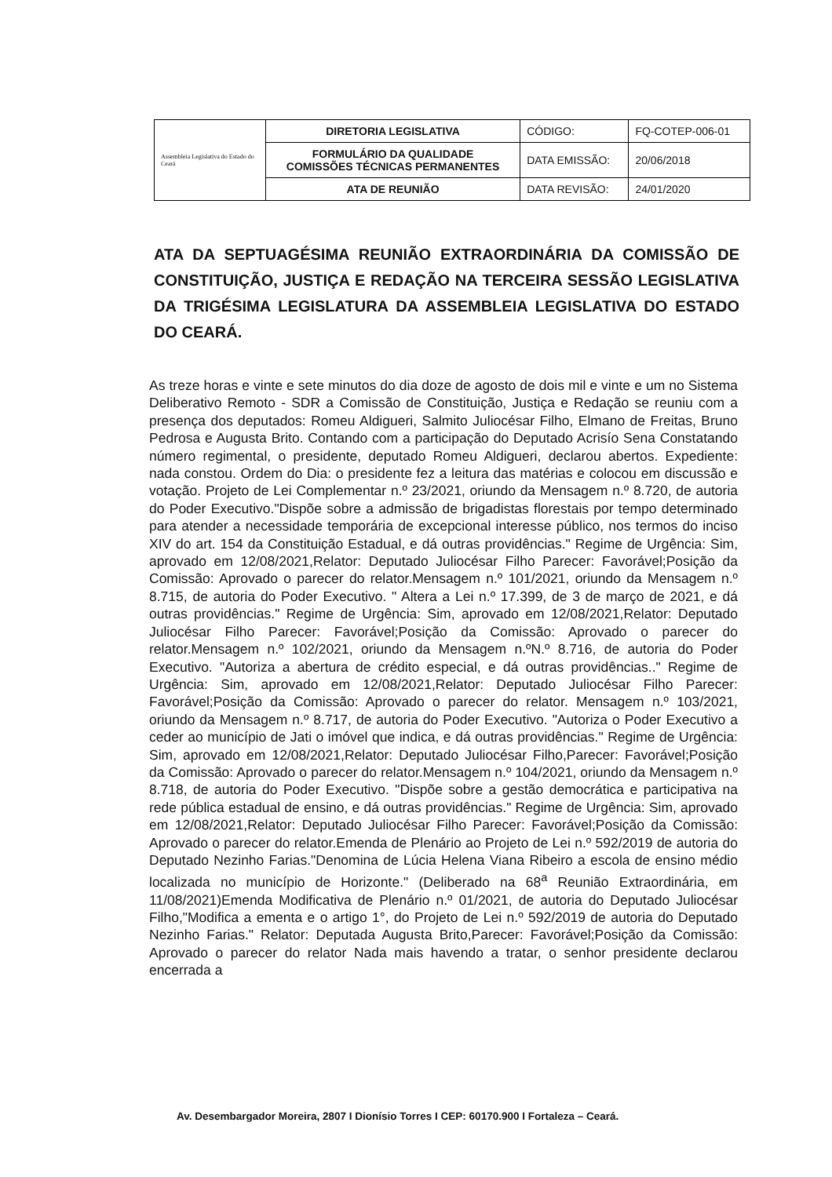| Assembleia Legislativa do Estado do Ceará | DIRETORIA LEGISLATIVA | CÓDIGO: | FQ-COTEP-006-01 |
| | FORMULÁRIO DA QUALIDADE COMISSÕES TÉCNICAS PERMANENTES | DATA EMISSÃO: | 20/06/2018 |
| | ATA DE REUNIÃO | DATA REVISÃO: | 24/01/2020 |
ATA DA SEPTUAGÉSIMA REUNIÃO EXTRAORDINÁRIA DA COMISSÃO DE CONSTITUIÇÃO, JUSTIÇA E REDAÇÃO NA TERCEIRA SESSÃO LEGISLATIVA DA TRIGÉSIMA LEGISLATURA DA ASSEMBLEIA LEGISLATIVA DO ESTADO DO CEARÁ.
As treze horas e vinte e sete minutos do dia doze de agosto de dois mil e vinte e um no Sistema Deliberativo Remoto - SDR a Comissão de Constituição, Justiça e Redação se reuniu com a presença dos deputados: Romeu Aldigueri, Salmito Juliocésar Filho, Elmano de Freitas, Bruno Pedrosa e Augusta Brito. Contando com a participação do Deputado Acrisío Sena Constatando número regimental, o presidente, deputado Romeu Aldigueri, declarou abertos. Expediente: nada constou. Ordem do Dia: o presidente fez a leitura das matérias e colocou em discussão e votação. Projeto de Lei Complementar n.º 23/2021, oriundo da Mensagem n.º 8.720, de autoria do Poder Executivo."Dispõe sobre a admissão de brigadistas florestais por tempo determinado para atender a necessidade temporária de excepcional interesse público, nos termos do inciso XIV do art. 154 da Constituição Estadual, e dá outras providências." Regime de Urgência: Sim, aprovado em 12/08/2021,Relator: Deputado Juliocésar Filho Parecer: Favorável;Posição da Comissão: Aprovado o parecer do relator.Mensagem n.º 101/2021, oriundo da Mensagem n.º 8.715, de autoria do Poder Executivo. " Altera a Lei n.º 17.399, de 3 de março de 2021, e dá outras providências." Regime de Urgência: Sim, aprovado em 12/08/2021,Relator: Deputado Juliocésar Filho Parecer: Favorável;Posição da Comissão: Aprovado o parecer do relator.Mensagem n.º 102/2021, oriundo da Mensagem n.ºN.º 8.716, de autoria do Poder Executivo. "Autoriza a abertura de crédito especial, e dá outras providências.." Regime de Urgência: Sim, aprovado em 12/08/2021,Relator: Deputado Juliocésar Filho Parecer: Favorável;Posição da Comissão: Aprovado o parecer do relator. Mensagem n.º 103/2021, oriundo da Mensagem n.º 8.717, de autoria do Poder Executivo. "Autoriza o Poder Executivo a ceder ao município de Jati o imóvel que indica, e dá outras providências." Regime de Urgência: Sim, aprovado em 12/08/2021,Relator: Deputado Juliocésar Filho,Parecer: Favorável;Posição da Comissão: Aprovado o parecer do relator.Mensagem n.º 104/2021, oriundo da Mensagem n.º 8.718, de autoria do Poder Executivo. "Dispõe sobre a gestão democrática e participativa na rede pública estadual de ensino, e dá outras providências." Regime de Urgência: Sim, aprovado em 12/08/2021,Relator: Deputado Juliocésar Filho Parecer: Favorável;Posição da Comissão: Aprovado o parecer do relator.Emenda de Plenário ao Projeto de Lei n.º 592/2019 de autoria do Deputado Nezinho Farias."Denomina de Lúcia Helena Viana Ribeiro a escola de ensino médio localizada no município de Horizonte." (Deliberado na 68<sup>a</sup> Reunião Extraordinária, em 11/08/2021)Emenda Modificativa de Plenário n.º 01/2021, de autoria do Deputado Juliocésar Filho,"Modifica a ementa e o artigo 1°, do Projeto de Lei n.º 592/2019 de autoria do Deputado Nezinho Farias." Relator: Deputada Augusta Brito,Parecer: Favorável;Posição da Comissão: Aprovado o parecer do relator Nada mais havendo a tratar, o senhor presidente declarou encerrada a
Av. Desembargador Moreira, 2807 I Dionísio Torres I CEP: 60170.900 I Fortaleza – Ceará.